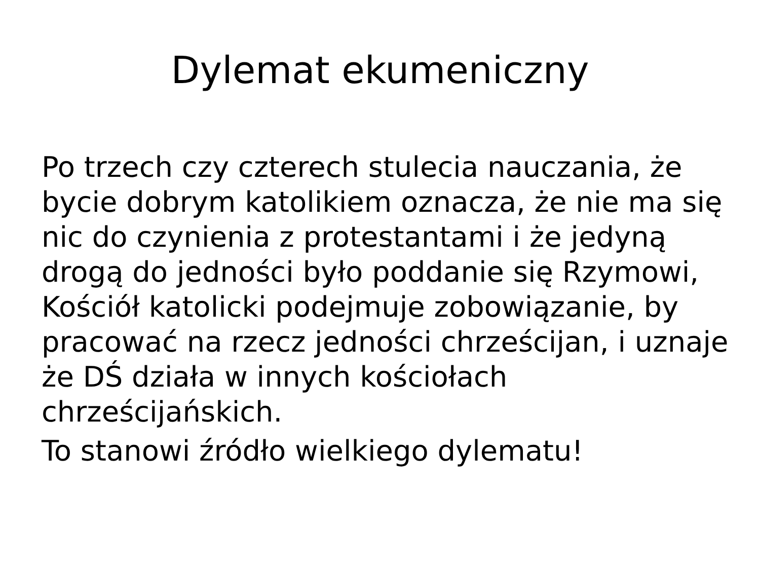Dylemat ekumeniczny
Po trzech czy czterech stulecia nauczania, że bycie dobrym katolikiem oznacza, że nie ma się nic do czynienia z protestantami i że jedyną drogą do jedności było poddanie się Rzymowi, Kościół katolicki podejmuje zobowiązanie, by pracować na rzecz jedności chrześcijan, i uznaje że DŚ działa w innych kościołach chrześcijańskich.
To stanowi źródło wielkiego dylematu!